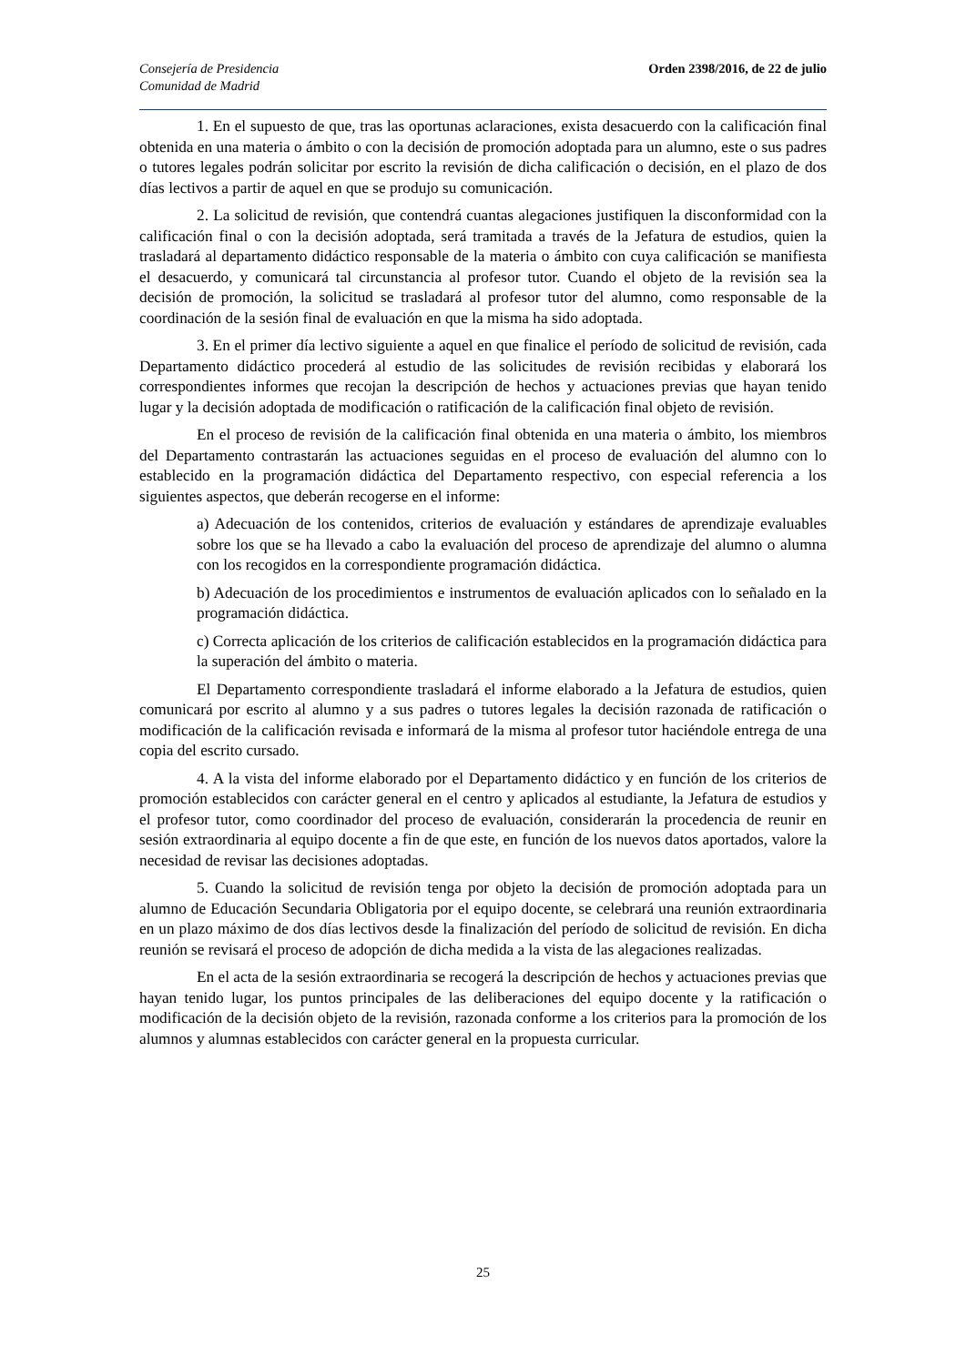Consejería de Presidencia
Comunidad de Madrid
Orden 2398/2016, de 22 de julio
1. En el supuesto de que, tras las oportunas aclaraciones, exista desacuerdo con la calificación final obtenida en una materia o ámbito o con la decisión de promoción adoptada para un alumno, este o sus padres o tutores legales podrán solicitar por escrito la revisión de dicha calificación o decisión, en el plazo de dos días lectivos a partir de aquel en que se produjo su comunicación.
2. La solicitud de revisión, que contendrá cuantas alegaciones justifiquen la disconformidad con la calificación final o con la decisión adoptada, será tramitada a través de la Jefatura de estudios, quien la trasladará al departamento didáctico responsable de la materia o ámbito con cuya calificación se manifiesta el desacuerdo, y comunicará tal circunstancia al profesor tutor. Cuando el objeto de la revisión sea la decisión de promoción, la solicitud se trasladará al profesor tutor del alumno, como responsable de la coordinación de la sesión final de evaluación en que la misma ha sido adoptada.
3. En el primer día lectivo siguiente a aquel en que finalice el período de solicitud de revisión, cada Departamento didáctico procederá al estudio de las solicitudes de revisión recibidas y elaborará los correspondientes informes que recojan la descripción de hechos y actuaciones previas que hayan tenido lugar y la decisión adoptada de modificación o ratificación de la calificación final objeto de revisión.
En el proceso de revisión de la calificación final obtenida en una materia o ámbito, los miembros del Departamento contrastarán las actuaciones seguidas en el proceso de evaluación del alumno con lo establecido en la programación didáctica del Departamento respectivo, con especial referencia a los siguientes aspectos, que deberán recogerse en el informe:
a) Adecuación de los contenidos, criterios de evaluación y estándares de aprendizaje evaluables sobre los que se ha llevado a cabo la evaluación del proceso de aprendizaje del alumno o alumna con los recogidos en la correspondiente programación didáctica.
b) Adecuación de los procedimientos e instrumentos de evaluación aplicados con lo señalado en la programación didáctica.
c) Correcta aplicación de los criterios de calificación establecidos en la programación didáctica para la superación del ámbito o materia.
El Departamento correspondiente trasladará el informe elaborado a la Jefatura de estudios, quien comunicará por escrito al alumno y a sus padres o tutores legales la decisión razonada de ratificación o modificación de la calificación revisada e informará de la misma al profesor tutor haciéndole entrega de una copia del escrito cursado.
4. A la vista del informe elaborado por el Departamento didáctico y en función de los criterios de promoción establecidos con carácter general en el centro y aplicados al estudiante, la Jefatura de estudios y el profesor tutor, como coordinador del proceso de evaluación, considerarán la procedencia de reunir en sesión extraordinaria al equipo docente a fin de que este, en función de los nuevos datos aportados, valore la necesidad de revisar las decisiones adoptadas.
5. Cuando la solicitud de revisión tenga por objeto la decisión de promoción adoptada para un alumno de Educación Secundaria Obligatoria por el equipo docente, se celebrará una reunión extraordinaria en un plazo máximo de dos días lectivos desde la finalización del período de solicitud de revisión. En dicha reunión se revisará el proceso de adopción de dicha medida a la vista de las alegaciones realizadas.
En el acta de la sesión extraordinaria se recogerá la descripción de hechos y actuaciones previas que hayan tenido lugar, los puntos principales de las deliberaciones del equipo docente y la ratificación o modificación de la decisión objeto de la revisión, razonada conforme a los criterios para la promoción de los alumnos y alumnas establecidos con carácter general en la propuesta curricular.
25